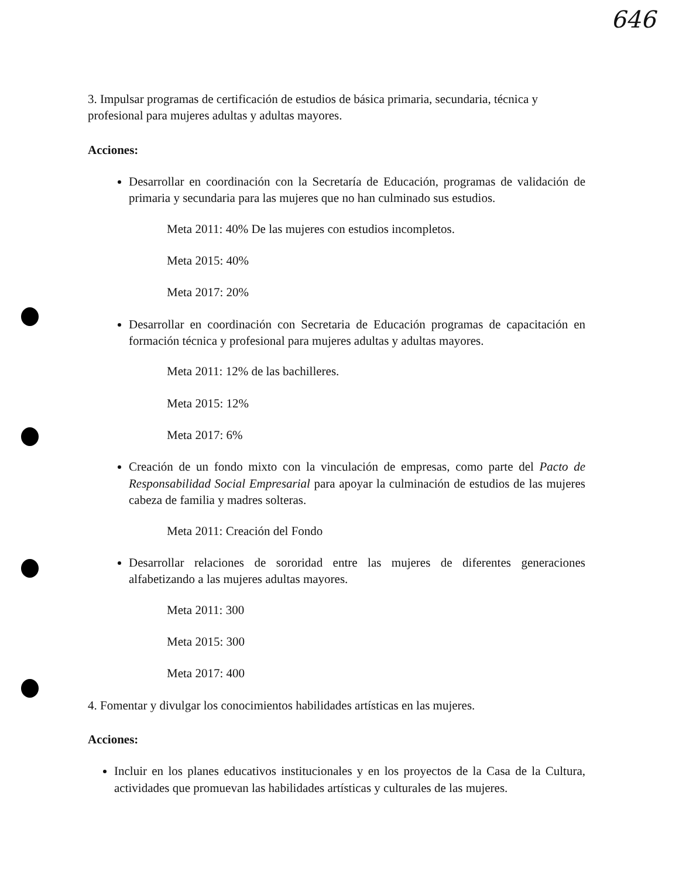646
3. Impulsar programas de certificación de estudios de básica primaria, secundaria, técnica y profesional para mujeres adultas y adultas mayores.
Acciones:
Desarrollar en coordinación con la Secretaría de Educación, programas de validación de primaria y secundaria para las mujeres que no han culminado sus estudios.
Meta 2011: 40% De las mujeres con estudios incompletos.
Meta 2015: 40%
Meta 2017: 20%
Desarrollar en coordinación con Secretaria de Educación programas de capacitación en formación técnica y profesional para mujeres adultas y adultas mayores.
Meta 2011: 12% de las bachilleres.
Meta 2015: 12%
Meta 2017: 6%
Creación de un fondo mixto con la vinculación de empresas, como parte del Pacto de Responsabilidad Social Empresarial para apoyar la culminación de estudios de las mujeres cabeza de familia y madres solteras.
Meta 2011: Creación del Fondo
Desarrollar relaciones de sororidad entre las mujeres de diferentes generaciones alfabetizando a las mujeres adultas mayores.
Meta 2011: 300
Meta 2015: 300
Meta 2017: 400
4. Fomentar y divulgar los conocimientos habilidades artísticas en las mujeres.
Acciones:
Incluir en los planes educativos institucionales y en los proyectos de la Casa de la Cultura, actividades que promuevan las habilidades artísticas y culturales de las mujeres.